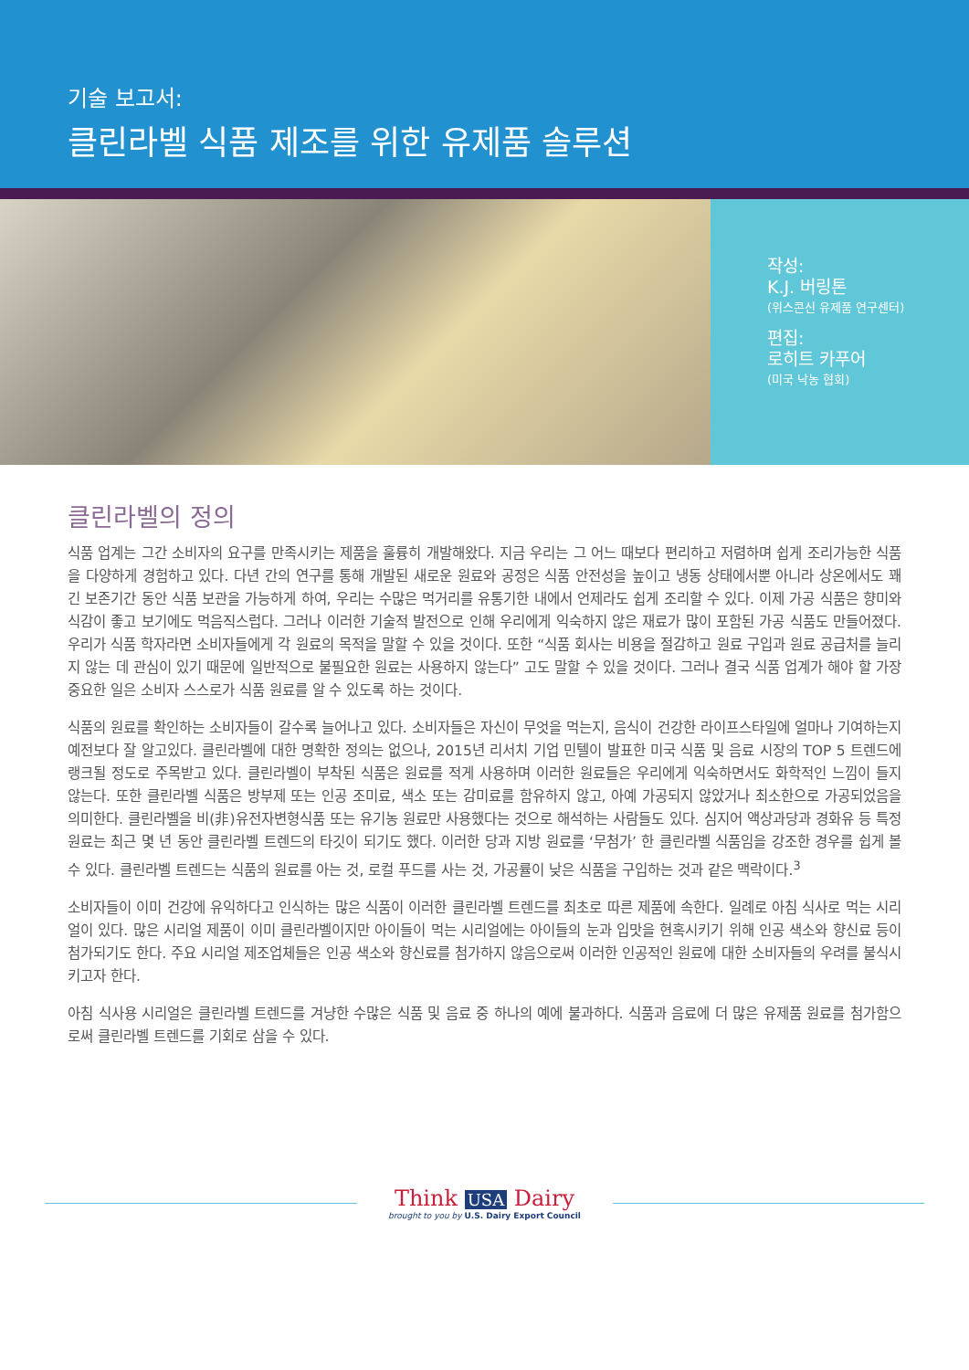기술 보고서:
클린라벨 식품 제조를 위한 유제품 솔루션
작성:
K.J. 버링톤
(위스콘신 유제품 연구센터)
편집:
로히트 카푸어
(미국 낙농 협회)
클린라벨의 정의
식품 업계는 그간 소비자의 요구를 만족시키는 제품을 훌륭히 개발해왔다. 지금 우리는 그 어느 때보다 편리하고 저렴하며 쉽게 조리가능한 식품을 다양하게 경험하고 있다. 다년 간의 연구를 통해 개발된 새로운 원료와 공정은 식품 안전성을 높이고 냉동 상태에서뿐 아니라 상온에서도 꽤 긴 보존기간 동안 식품 보관을 가능하게 하여, 우리는 수많은 먹거리를 유통기한 내에서 언제라도 쉽게 조리할 수 있다. 이제 가공 식품은 향미와 식감이 좋고 보기에도 먹음직스럽다. 그러나 이러한 기술적 발전으로 인해 우리에게 익숙하지 않은 재료가 많이 포함된 가공 식품도 만들어졌다. 우리가 식품 학자라면 소비자들에게 각 원료의 목적을 말할 수 있을 것이다. 또한 “식품 회사는 비용을 절감하고 원료 구입과 원료 공급처를 늘리지 않는 데 관심이 있기 때문에 일반적으로 불필요한 원료는 사용하지 않는다” 고도 말할 수 있을 것이다. 그러나 결국 식품 업계가 해야 할 가장 중요한 일은 소비자 스스로가 식품 원료를 알 수 있도록 하는 것이다.
식품의 원료를 확인하는 소비자들이 갈수록 늘어나고 있다. 소비자들은 자신이 무엇을 먹는지, 음식이 건강한 라이프스타일에 얼마나 기여하는지 예전보다 잘 알고있다. 클린라벨에 대한 명확한 정의는 없으나, 2015년 리서치 기업 민텔이 발표한 미국 식품 및 음료 시장의 TOP 5 트렌드에 랭크될 정도로 주목받고 있다. 클린라벨이 부착된 식품은 원료를 적게 사용하며 이러한 원료들은 우리에게 익숙하면서도 화학적인 느낌이 들지 않는다. 또한 클린라벨 식품은 방부제 또는 인공 조미료, 색소 또는 감미료를 함유하지 않고, 아예 가공되지 않았거나 최소한으로 가공되었음을 의미한다. 클린라벨을 비(非)유전자변형식품 또는 유기농 원료만 사용했다는 것으로 해석하는 사람들도 있다. 심지어 액상과당과 경화유 등 특정 원료는 최근 몇 년 동안 클린라벨 트렌드의 타깃이 되기도 했다. 이러한 당과 지방 원료를 ‘무첨가’ 한 클린라벨 식품임을 강조한 경우를 쉽게 볼 수 있다. 클린라벨 트렌드는 식품의 원료를 아는 것, 로컬 푸드를 사는 것, 가공률이 낮은 식품을 구입하는 것과 같은 맥락이다.<sup>3</sup>
소비자들이 이미 건강에 유익하다고 인식하는 많은 식품이 이러한 클린라벨 트렌드를 최초로 따른 제품에 속한다. 일례로 아침 식사로 먹는 시리얼이 있다. 많은 시리얼 제품이 이미 클린라벨이지만 아이들이 먹는 시리얼에는 아이들의 눈과 입맛을 현혹시키기 위해 인공 색소와 향신료 등이 첨가되기도 한다. 주요 시리얼 제조업체들은 인공 색소와 향신료를 첨가하지 않음으로써 이러한 인공적인 원료에 대한 소비자들의 우려를 불식시키고자 한다.
아침 식사용 시리얼은 클린라벨 트렌드를 겨냥한 수많은 식품 및 음료 중 하나의 예에 불과하다. 식품과 음료에 더 많은 유제품 원료를 첨가함으로써 클린라벨 트렌드를 기회로 삼을 수 있다.
Think USA Dairy
brought to you by U.S. Dairy Export Council